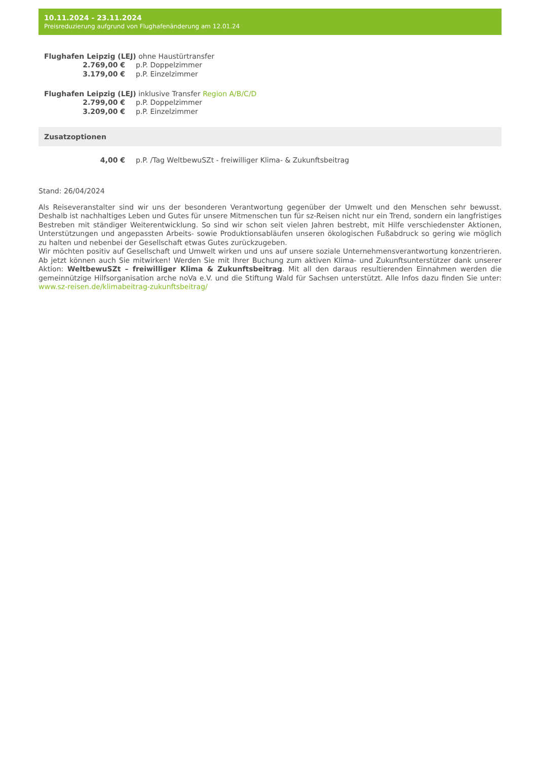10.11.2024 - 23.11.2024
Preisreduzierung aufgrund von Flughafenänderung am 12.01.24
Flughafen Leipzig (LEJ) ohne Haustürtransfer
| 2.769,00 € | p.P. Doppelzimmer |
| 3.179,00 € | p.P. Einzelzimmer |
Flughafen Leipzig (LEJ) inklusive Transfer Region A/B/C/D
| 2.799,00 € | p.P. Doppelzimmer |
| 3.209,00 € | p.P. Einzelzimmer |
Zusatzoptionen
| 4,00 € | p.P. /Tag WeltbewuSZt - freiwilliger Klima- & Zukunftsbeitrag |
Stand: 26/04/2024
Als Reiseveranstalter sind wir uns der besonderen Verantwortung gegenüber der Umwelt und den Menschen sehr bewusst. Deshalb ist nachhaltiges Leben und Gutes für unsere Mitmenschen tun für sz-Reisen nicht nur ein Trend, sondern ein langfristiges Bestreben mit ständiger Weiterentwicklung. So sind wir schon seit vielen Jahren bestrebt, mit Hilfe verschiedenster Aktionen, Unterstützungen und angepassten Arbeits- sowie Produktionsabläufen unseren ökologischen Fußabdruck so gering wie möglich zu halten und nebenbei der Gesellschaft etwas Gutes zurückzugeben.
Wir möchten positiv auf Gesellschaft und Umwelt wirken und uns auf unsere soziale Unternehmensverantwortung konzentrieren. Ab jetzt können auch Sie mitwirken! Werden Sie mit Ihrer Buchung zum aktiven Klima- und Zukunftsunterstützer dank unserer Aktion: WeltbewuSZt – freiwilliger Klima & Zukunftsbeitrag. Mit all den daraus resultierenden Einnahmen werden die gemeinnützige Hilfsorganisation arche noVa e.V. und die Stiftung Wald für Sachsen unterstützt. Alle Infos dazu finden Sie unter: www.sz-reisen.de/klimabeitrag-zukunftsbeitrag/